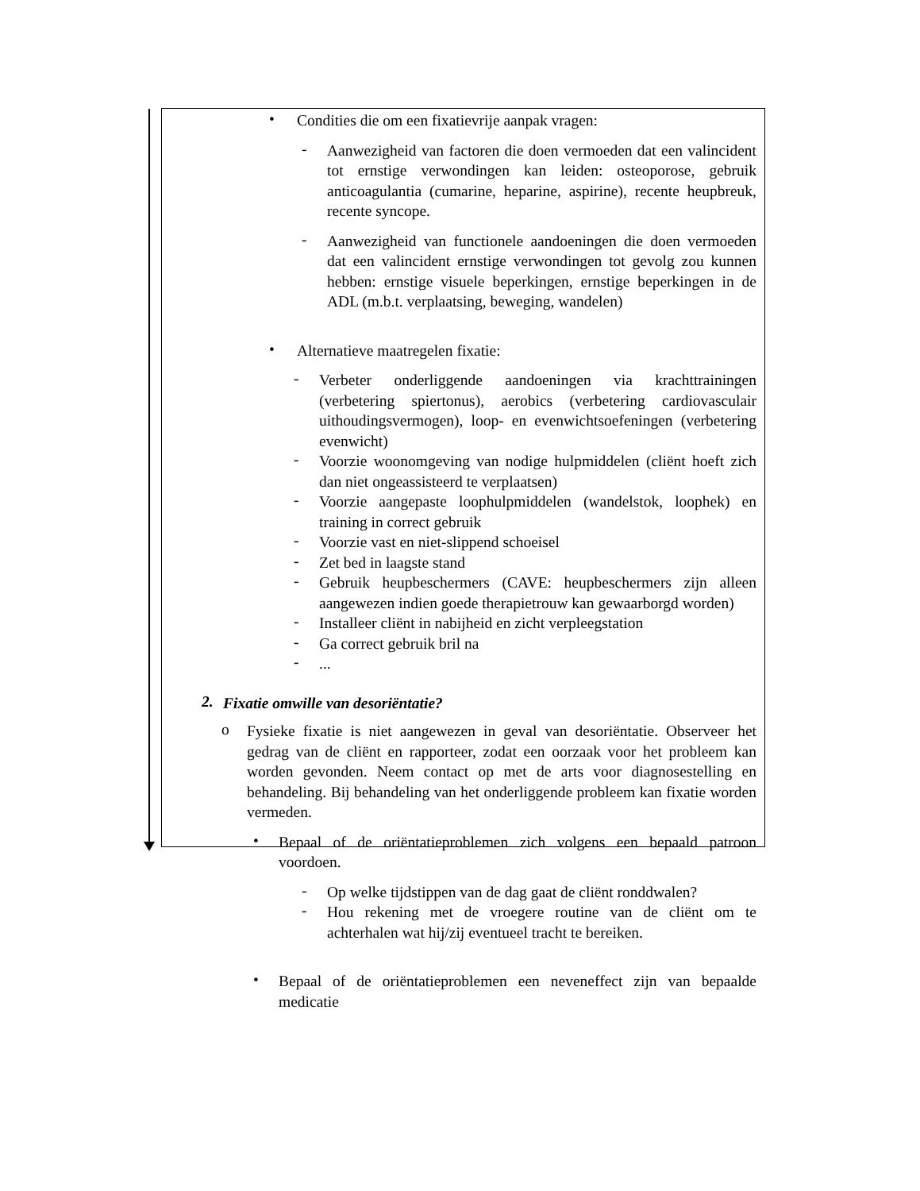•
Condities die om een fixatievrije aanpak vragen:
-
Aanwezigheid van factoren die doen vermoeden dat een valincident tot ernstige verwondingen kan leiden: osteoporose, gebruik anticoagulantia (cumarine, heparine, aspirine), recente heupbreuk, recente syncope.
-
Aanwezigheid van functionele aandoeningen die doen vermoeden dat een valincident ernstige verwondingen tot gevolg zou kunnen hebben: ernstige visuele beperkingen, ernstige beperkingen in de ADL (m.b.t. verplaatsing, beweging, wandelen)
•
Alternatieve maatregelen fixatie:
-
Verbeter onderliggende aandoeningen via krachttrainingen (verbetering spiertonus), aerobics (verbetering cardiovasculair uithoudingsvermogen), loop- en evenwichtsoefeningen (verbetering evenwicht)
-
Voorzie woonomgeving van nodige hulpmiddelen (cliënt hoeft zich dan niet ongeassisteerd te verplaatsen)
-
Voorzie aangepaste loophulpmiddelen (wandelstok, loophek) en training in correct gebruik
-
Voorzie vast en niet-slippend schoeisel
-
Zet bed in laagste stand
-
Gebruik heupbeschermers (CAVE: heupbeschermers zijn alleen aangewezen indien goede therapietrouw kan gewaarborgd worden)
-
Installeer cliënt in nabijheid en zicht verpleegstation
-
Ga correct gebruik bril na
-
...
2.
Fixatie omwille van desoriëntatie?
o
Fysieke fixatie is niet aangewezen in geval van desoriëntatie. Observeer het gedrag van de cliënt en rapporteer, zodat een oorzaak voor het probleem kan worden gevonden. Neem contact op met de arts voor diagnosestelling en behandeling. Bij behandeling van het onderliggende probleem kan fixatie worden vermeden.
•
Bepaal of de oriëntatieproblemen zich volgens een bepaald patroon voordoen.
-
Op welke tijdstippen van de dag gaat de cliënt ronddwalen?
-
Hou rekening met de vroegere routine van de cliënt om te achterhalen wat hij/zij eventueel tracht te bereiken.
•
Bepaal of de oriëntatieproblemen een neveneffect zijn van bepaalde medicatie